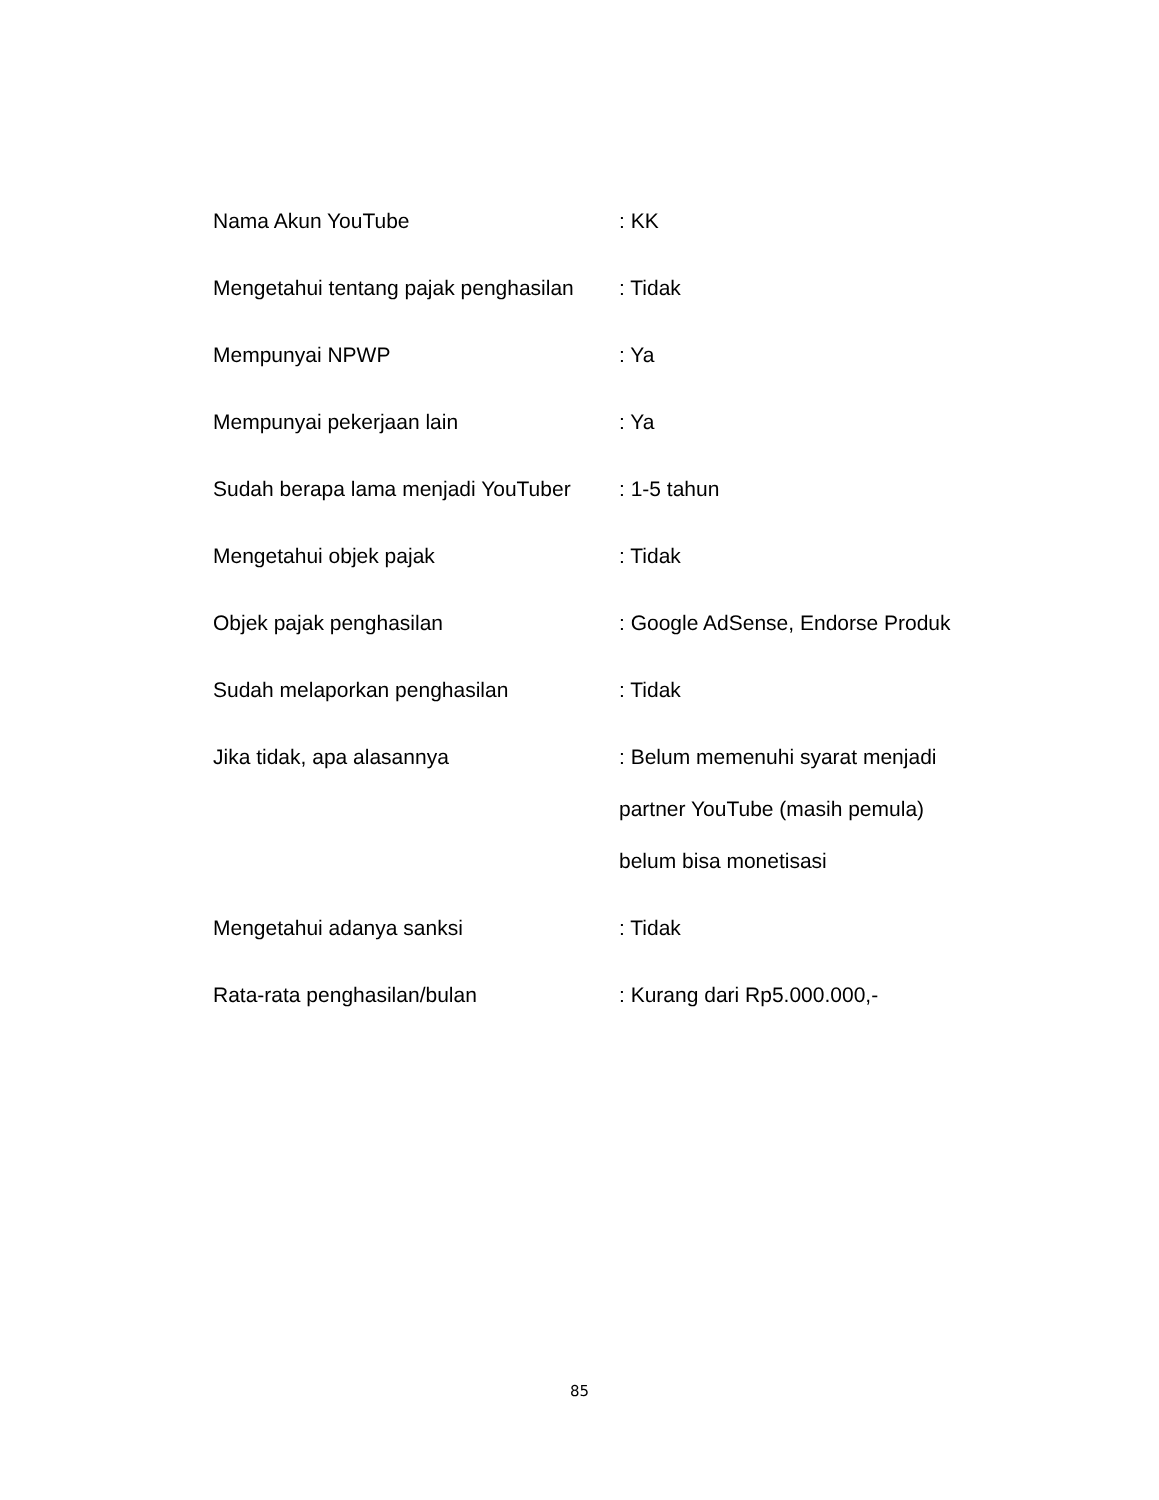Nama Akun YouTube : KK
Mengetahui tentang pajak penghasilan
: Tidak
Mempunyai NPWP : Ya
Mempunyai pekerjaan lain : Ya
Sudah berapa lama menjadi YouTuber
: 1-5 tahun
Mengetahui objek pajak : Tidak
Objek pajak penghasilan : Google AdSense, Endorse Produk
Sudah melaporkan penghasilan : Tidak
Jika tidak, apa alasannya : Belum memenuhi syarat menjadi
partner YouTube (masih pemula)
belum bisa monetisasi
Mengetahui adanya sanksi : Tidak
Rata-rata penghasilan/bulan : Kurang dari Rp5.000.000,-
85